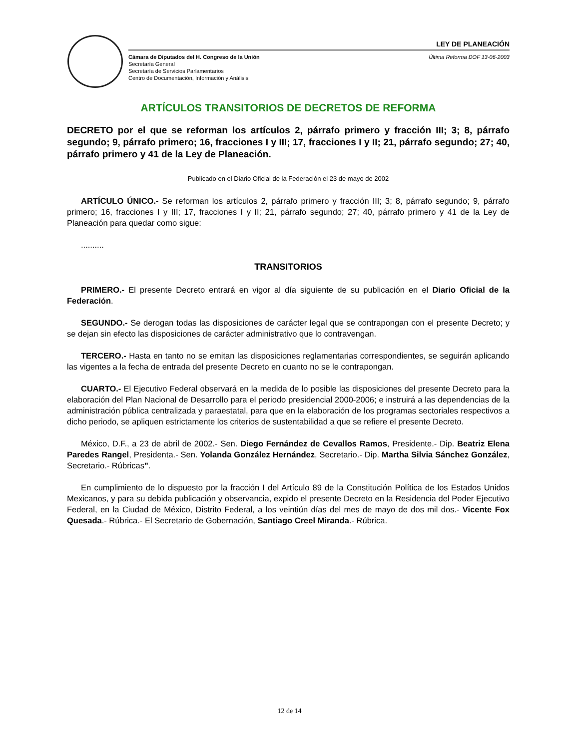LEY DE PLANEACIÓN
Cámara de Diputados del H. Congreso de la Unión
Secretaría General
Secretaría de Servicios Parlamentarios
Centro de Documentación, Información y Análisis
Última Reforma DOF 13-06-2003
ARTÍCULOS TRANSITORIOS DE DECRETOS DE REFORMA
DECRETO por el que se reforman los artículos 2, párrafo primero y fracción III; 3; 8, párrafo segundo; 9, párrafo primero; 16, fracciones I y III; 17, fracciones I y II; 21, párrafo segundo; 27; 40, párrafo primero y 41 de la Ley de Planeación.
Publicado en el Diario Oficial de la Federación el 23 de mayo de 2002
ARTÍCULO ÚNICO.- Se reforman los artículos 2, párrafo primero y fracción III; 3; 8, párrafo segundo; 9, párrafo primero; 16, fracciones I y III; 17, fracciones I y II; 21, párrafo segundo; 27; 40, párrafo primero y 41 de la Ley de Planeación para quedar como sigue:
..........
TRANSITORIOS
PRIMERO.- El presente Decreto entrará en vigor al día siguiente de su publicación en el Diario Oficial de la Federación.
SEGUNDO.- Se derogan todas las disposiciones de carácter legal que se contrapongan con el presente Decreto; y se dejan sin efecto las disposiciones de carácter administrativo que lo contravengan.
TERCERO.- Hasta en tanto no se emitan las disposiciones reglamentarias correspondientes, se seguirán aplicando las vigentes a la fecha de entrada del presente Decreto en cuanto no se le contrapongan.
CUARTO.- El Ejecutivo Federal observará en la medida de lo posible las disposiciones del presente Decreto para la elaboración del Plan Nacional de Desarrollo para el periodo presidencial 2000-2006; e instruirá a las dependencias de la administración pública centralizada y paraestatal, para que en la elaboración de los programas sectoriales respectivos a dicho periodo, se apliquen estrictamente los criterios de sustentabilidad a que se refiere el presente Decreto.
México, D.F., a 23 de abril de 2002.- Sen. Diego Fernández de Cevallos Ramos, Presidente.- Dip. Beatriz Elena Paredes Rangel, Presidenta.- Sen. Yolanda González Hernández, Secretario.- Dip. Martha Silvia Sánchez González, Secretario.- Rúbricas".
En cumplimiento de lo dispuesto por la fracción I del Artículo 89 de la Constitución Política de los Estados Unidos Mexicanos, y para su debida publicación y observancia, expido el presente Decreto en la Residencia del Poder Ejecutivo Federal, en la Ciudad de México, Distrito Federal, a los veintiún días del mes de mayo de dos mil dos.- Vicente Fox Quesada.- Rúbrica.- El Secretario de Gobernación, Santiago Creel Miranda.- Rúbrica.
12 de 14